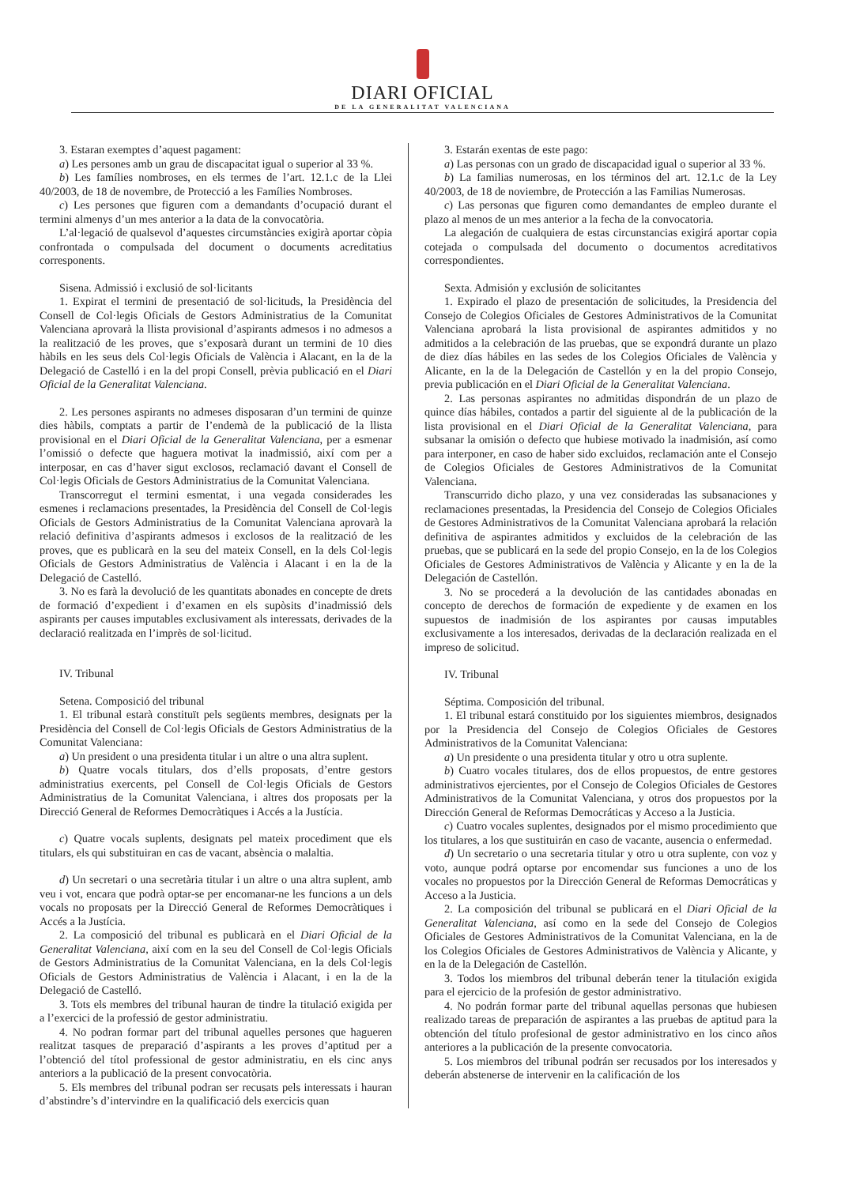DIARI OFICIAL
DE LA GENERALITAT VALENCIANA
3. Estaran exemptes d’aquest pagament:
a) Les persones amb un grau de discapacitat igual o superior al 33 %.
b) Les famílies nombroses, en els termes de l’art. 12.1.c de la Llei 40/2003, de 18 de novembre, de Protecció a les Famílies Nombroses.
c) Les persones que figuren com a demandants d’ocupació durant el termini almenys d’un mes anterior a la data de la convocatòria.
L’al·legació de qualsevol d’aquestes circumstàncies exigirà aportar còpia confrontada o compulsada del document o documents acreditatius corresponents.
Sisena. Admissió i exclusió de sol·licitants
1. Expirat el termini de presentació de sol·licituds, la Presidència del Consell de Col·legis Oficials de Gestors Administratius de la Comunitat Valenciana aprovarà la llista provisional d’aspirants admesos i no admesos a la realització de les proves, que s’exposarà durant un termini de 10 dies hàbils en les seus dels Col·legis Oficials de València i Alacant, en la de la Delegació de Castelló i en la del propi Consell, prèvia publicació en el Diari Oficial de la Generalitat Valenciana.
2. Les persones aspirants no admeses disposaran d’un termini de quinze dies hàbils, comptats a partir de l’endemà de la publicació de la llista provisional en el Diari Oficial de la Generalitat Valenciana, per a esmenar l’omissió o defecte que haguera motivat la inadmissió, així com per a interposar, en cas d’haver sigut exclosos, reclamació davant el Consell de Col·legis Oficials de Gestors Administratius de la Comunitat Valenciana.
Transcorregut el termini esmentat, i una vegada considerades les esmenes i reclamacions presentades, la Presidència del Consell de Col·legis Oficials de Gestors Administratius de la Comunitat Valenciana aprovarà la relació definitiva d’aspirants admesos i exclosos de la realització de les proves, que es publicarà en la seu del mateix Consell, en la dels Col·legis Oficials de Gestors Administratius de València i Alacant i en la de la Delegació de Castelló.
3. No es farà la devolució de les quantitats abonades en concepte de drets de formació d’expedient i d’examen en els supòsits d’inadmissió dels aspirants per causes imputables exclusivament als interessats, derivades de la declaració realitzada en l’imprès de sol·licitud.
IV. Tribunal
Setena. Composició del tribunal
1. El tribunal estarà constituït pels següents membres, designats per la Presidència del Consell de Col·legis Oficials de Gestors Administratius de la Comunitat Valenciana:
a) Un president o una presidenta titular i un altre o una altra suplent.
b) Quatre vocals titulars, dos d’ells proposats, d’entre gestors administratius exercents, pel Consell de Col·legis Oficials de Gestors Administratius de la Comunitat Valenciana, i altres dos proposats per la Direcció General de Reformes Democràtiques i Accés a la Justícia.
c) Quatre vocals suplents, designats pel mateix procediment que els titulars, els qui substituiran en cas de vacant, absència o malaltia.
d) Un secretari o una secretària titular i un altre o una altra suplent, amb veu i vot, encara que podrà optar-se per encomanar-ne les funcions a un dels vocals no proposats per la Direcció General de Reformes Democràtiques i Accés a la Justícia.
2. La composició del tribunal es publicarà en el Diari Oficial de la Generalitat Valenciana, així com en la seu del Consell de Col·legis Oficials de Gestors Administratius de la Comunitat Valenciana, en la dels Col·legis Oficials de Gestors Administratius de València i Alacant, i en la de la Delegació de Castelló.
3. Tots els membres del tribunal hauran de tindre la titulació exigida per a l’exercici de la professió de gestor administratiu.
4. No podran formar part del tribunal aquelles persones que hagueren realitzat tasques de preparació d’aspirants a les proves d’aptitud per a l’obtenció del títol professional de gestor administratiu, en els cinc anys anteriors a la publicació de la present convocatòria.
5. Els membres del tribunal podran ser recusats pels interessats i hauran d’abstindre’s d’intervindre en la qualificació dels exercicis quan
3. Estarán exentas de este pago:
a) Las personas con un grado de discapacidad igual o superior al 33 %.
b) La familias numerosas, en los términos del art. 12.1.c de la Ley 40/2003, de 18 de noviembre, de Protección a las Familias Numerosas.
c) Las personas que figuren como demandantes de empleo durante el plazo al menos de un mes anterior a la fecha de la convocatoria.
La alegación de cualquiera de estas circunstancias exigirá aportar copia cotejada o compulsada del documento o documentos acreditativos correspondientes.
Sexta. Admisión y exclusión de solicitantes
1. Expirado el plazo de presentación de solicitudes, la Presidencia del Consejo de Colegios Oficiales de Gestores Administrativos de la Comunitat Valenciana aprobará la lista provisional de aspirantes admitidos y no admitidos a la celebración de las pruebas, que se expondrá durante un plazo de diez días hábiles en las sedes de los Colegios Oficiales de València y Alicante, en la de la Delegación de Castellón y en la del propio Consejo, previa publicación en el Diari Oficial de la Generalitat Valenciana.
2. Las personas aspirantes no admitidas dispondrán de un plazo de quince días hábiles, contados a partir del siguiente al de la publicación de la lista provisional en el Diari Oficial de la Generalitat Valenciana, para subsanar la omisión o defecto que hubiese motivado la inadmisión, así como para interponer, en caso de haber sido excluidos, reclamación ante el Consejo de Colegios Oficiales de Gestores Administrativos de la Comunitat Valenciana.
Transcurrido dicho plazo, y una vez consideradas las subsanaciones y reclamaciones presentadas, la Presidencia del Consejo de Colegios Oficiales de Gestores Administrativos de la Comunitat Valenciana aprobará la relación definitiva de aspirantes admitidos y excluidos de la celebración de las pruebas, que se publicará en la sede del propio Consejo, en la de los Colegios Oficiales de Gestores Administrativos de València y Alicante y en la de la Delegación de Castellón.
3. No se procederá a la devolución de las cantidades abonadas en concepto de derechos de formación de expediente y de examen en los supuestos de inadmisión de los aspirantes por causas imputables exclusivamente a los interesados, derivadas de la declaración realizada en el impreso de solicitud.
IV. Tribunal
Séptima. Composición del tribunal.
1. El tribunal estará constituido por los siguientes miembros, designados por la Presidencia del Consejo de Colegios Oficiales de Gestores Administrativos de la Comunitat Valenciana:
a) Un presidente o una presidenta titular y otro u otra suplente.
b) Cuatro vocales titulares, dos de ellos propuestos, de entre gestores administrativos ejercientes, por el Consejo de Colegios Oficiales de Gestores Administrativos de la Comunitat Valenciana, y otros dos propuestos por la Dirección General de Reformas Democráticas y Acceso a la Justicia.
c) Cuatro vocales suplentes, designados por el mismo procedimiento que los titulares, a los que sustituirán en caso de vacante, ausencia o enfermedad.
d) Un secretario o una secretaria titular y otro u otra suplente, con voz y voto, aunque podrá optarse por encomendar sus funciones a uno de los vocales no propuestos por la Dirección General de Reformas Democráticas y Acceso a la Justicia.
2. La composición del tribunal se publicará en el Diari Oficial de la Generalitat Valenciana, así como en la sede del Consejo de Colegios Oficiales de Gestores Administrativos de la Comunitat Valenciana, en la de los Colegios Oficiales de Gestores Administrativos de València y Alicante, y en la de la Delegación de Castellón.
3. Todos los miembros del tribunal deberán tener la titulación exigida para el ejercicio de la profesión de gestor administrativo.
4. No podrán formar parte del tribunal aquellas personas que hubiesen realizado tareas de preparación de aspirantes a las pruebas de aptitud para la obtención del título profesional de gestor administrativo en los cinco años anteriores a la publicación de la presente convocatoria.
5. Los miembros del tribunal podrán ser recusados por los interesados y deberán abstenerse de intervenir en la calificación de los